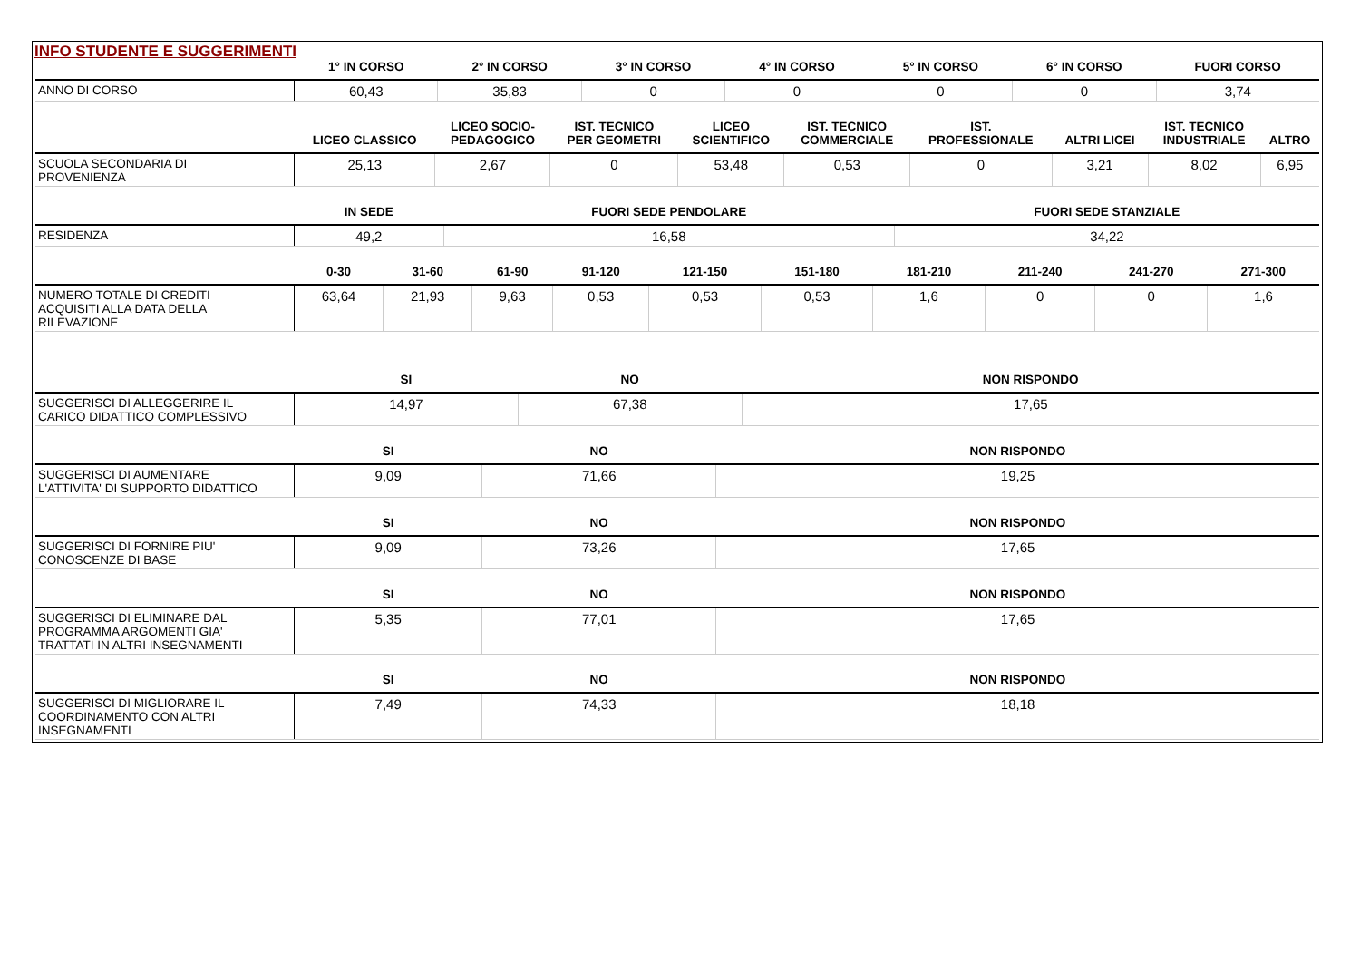INFO STUDENTE E SUGGERIMENTI
| | 1° IN CORSO | 2° IN CORSO | 3° IN CORSO | 4° IN CORSO | 5° IN CORSO | 6° IN CORSO | FUORI CORSO |
| --- | --- | --- | --- | --- | --- | --- | --- |
| ANNO DI CORSO | 60,43 | 35,83 | 0 | 0 | 0 | 0 | 3,74 |
| | LICEO CLASSICO | LICEO SOCIO- PEDAGOGICO | IST. TECNICO PER GEOMETRI | LICEO SCIENTIFICO | IST. TECNICO COMMERCIALE | IST. PROFESSIONALE | ALTRI LICEI | IST. TECNICO INDUSTRIALE | ALTRO |
| --- | --- | --- | --- | --- | --- | --- | --- | --- | --- |
| SCUOLA SECONDARIA DI PROVENIENZA | 25,13 | 2,67 | 0 | 53,48 | 0,53 | 0 | 3,21 | 8,02 | 6,95 |
| | IN SEDE | FUORI SEDE PENDOLARE | FUORI SEDE STANZIALE |
| --- | --- | --- | --- |
| RESIDENZA | 49,2 | 16,58 | 34,22 |
| | 0-30 | 31-60 | 61-90 | 91-120 | 121-150 | 151-180 | 181-210 | 211-240 | 241-270 | 271-300 |
| --- | --- | --- | --- | --- | --- | --- | --- | --- | --- | --- |
| NUMERO TOTALE DI CREDITI ACQUISITI ALLA DATA DELLA RILEVAZIONE | 63,64 | 21,93 | 9,63 | 0,53 | 0,53 | 0,53 | 1,6 | 0 | 0 | 1,6 |
| | SI | NO | NON RISPONDO |
| --- | --- | --- | --- |
| SUGGERISCI DI ALLEGGERIRE IL CARICO DIDATTICO COMPLESSIVO | 14,97 | 67,38 | 17,65 |
| | SI | NO | NON RISPONDO |
| --- | --- | --- | --- |
| SUGGERISCI DI AUMENTARE L'ATTIVITA' DI SUPPORTO DIDATTICO | 9,09 | 71,66 | 19,25 |
| | SI | NO | NON RISPONDO |
| --- | --- | --- | --- |
| SUGGERISCI DI FORNIRE PIU' CONOSCENZE DI BASE | 9,09 | 73,26 | 17,65 |
| | SI | NO | NON RISPONDO |
| --- | --- | --- | --- |
| SUGGERISCI DI ELIMINARE DAL PROGRAMMA ARGOMENTI GIA' TRATTATI IN ALTRI INSEGNAMENTI | 5,35 | 77,01 | 17,65 |
| | SI | NO | NON RISPONDO |
| --- | --- | --- | --- |
| SUGGERISCI DI MIGLIORARE IL COORDINAMENTO CON ALTRI INSEGNAMENTI | 7,49 | 74,33 | 18,18 |